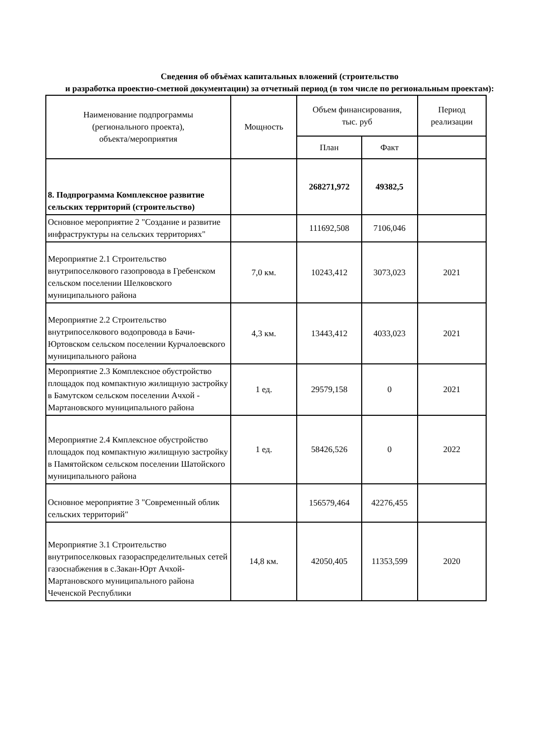Сведения об объёмах капитальных вложений (строительство
и разработка проектно-сметной документации) за отчетный период (в том числе по региональным проектам):
| Наименование подпрограммы (регионального проекта), объекта/мероприятия | Мощность | Объем финансирования, тыс. руб | | Период реализации |
| --- | --- | --- | --- | --- |
| | | План | Факт | |
| 8. Подпрограмма Комплексное развитие сельских территорий (строительство) | | 268271,972 | 49382,5 | |
| Основное мероприятие 2 "Создание и развитие инфраструктуры на сельских территориях" | | 111692,508 | 7106,046 | |
| Мероприятие 2.1 Строительство внутрипоселкового газопровода в Гребенском сельском поселении Шелковского муниципального района | 7,0 км. | 10243,412 | 3073,023 | 2021 |
| Мероприятие 2.2 Строительство внутрипоселкового водопровода в Бачи-Юртовском сельском поселении Курчалоевского муниципального района | 4,3 км. | 13443,412 | 4033,023 | 2021 |
| Мероприятие 2.3 Комплексное обустройство площадок под компактную жилищную застройку в Бамутском сельском поселении Ачхой - Мартановского муниципального района | 1 ед. | 29579,158 | 0 | 2021 |
| Мероприятие 2.4 Кмплексное обустройство площадок под компактную жилищную застройку в Памятойском сельском поселении Шатойского муниципального района | 1 ед. | 58426,526 | 0 | 2022 |
| Основное мероприятие 3 "Современный облик сельских территорий" | | 156579,464 | 42276,455 | |
| Мероприятие 3.1 Строительство внутрипоселковых газораспределительных сетей газоснабжения в с.Закан-Юрт Ачхой-Мартановского муниципального района Чеченской Республики | 14,8 км. | 42050,405 | 11353,599 | 2020 |